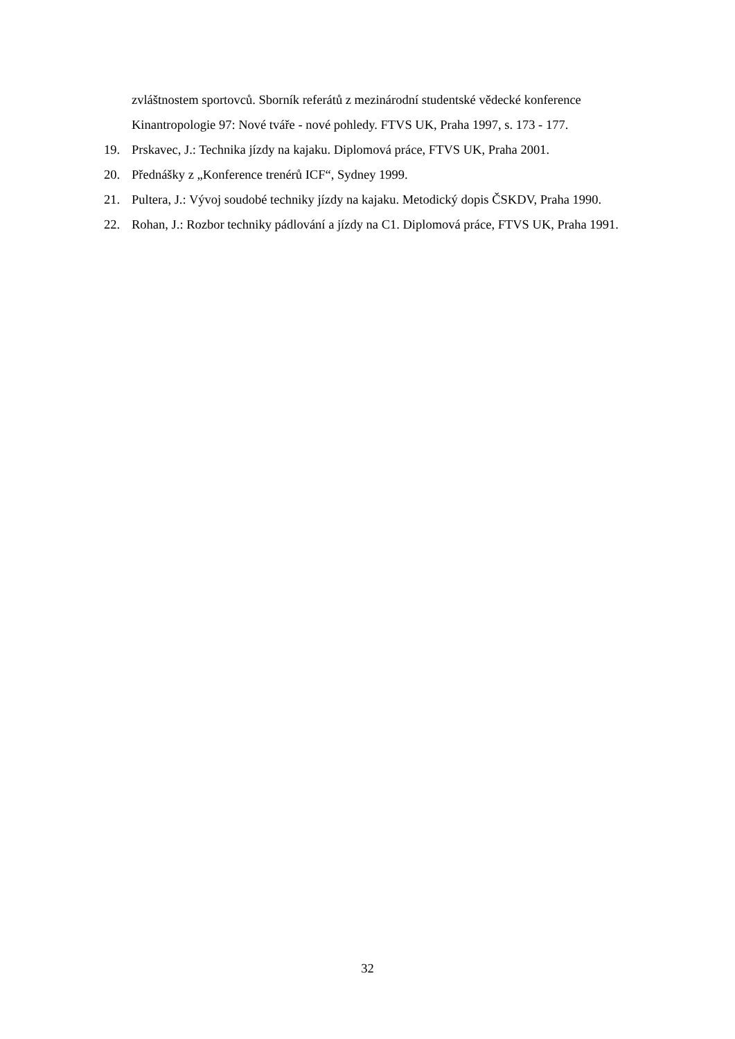zvláštnostem sportovců. Sborník referátů z mezinárodní studentské vědecké konference Kinantropologie 97: Nové tváře - nové pohledy. FTVS UK, Praha 1997, s. 173 - 177.
19. Prskavec, J.: Technika jízdy na kajaku. Diplomová práce, FTVS UK, Praha 2001.
20. Přednášky z „Konference trenérů ICF“, Sydney 1999.
21. Pultera, J.: Vývoj soudobé techniky jízdy na kajaku. Metodický dopis ČSKDV, Praha 1990.
22. Rohan, J.: Rozbor techniky pádlování a jízdy na C1. Diplomová práce, FTVS UK, Praha 1991.
32